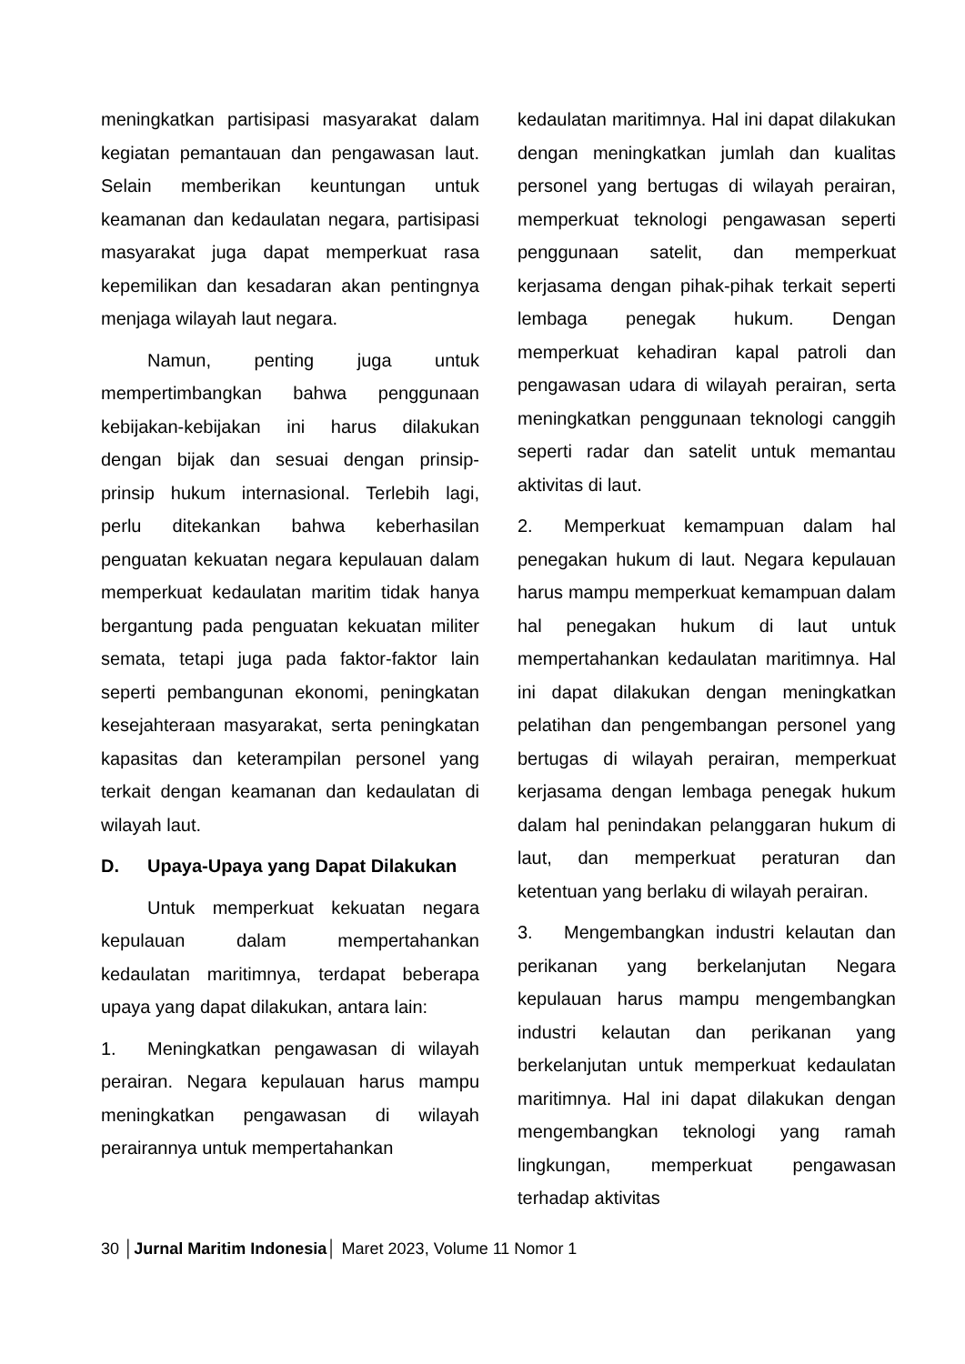meningkatkan partisipasi masyarakat dalam kegiatan pemantauan dan pengawasan laut. Selain memberikan keuntungan untuk keamanan dan kedaulatan negara, partisipasi masyarakat juga dapat memperkuat rasa kepemilikan dan kesadaran akan pentingnya menjaga wilayah laut negara.
Namun, penting juga untuk mempertimbangkan bahwa penggunaan kebijakan-kebijakan ini harus dilakukan dengan bijak dan sesuai dengan prinsip-prinsip hukum internasional. Terlebih lagi, perlu ditekankan bahwa keberhasilan penguatan kekuatan negara kepulauan dalam memperkuat kedaulatan maritim tidak hanya bergantung pada penguatan kekuatan militer semata, tetapi juga pada faktor-faktor lain seperti pembangunan ekonomi, peningkatan kesejahteraan masyarakat, serta peningkatan kapasitas dan keterampilan personel yang terkait dengan keamanan dan kedaulatan di wilayah laut.
D. Upaya-Upaya yang Dapat Dilakukan
Untuk memperkuat kekuatan negara kepulauan dalam mempertahankan kedaulatan maritimnya, terdapat beberapa upaya yang dapat dilakukan, antara lain:
1. Meningkatkan pengawasan di wilayah perairan. Negara kepulauan harus mampu meningkatkan pengawasan di wilayah perairannya untuk mempertahankan
kedaulatan maritimnya. Hal ini dapat dilakukan dengan meningkatkan jumlah dan kualitas personel yang bertugas di wilayah perairan, memperkuat teknologi pengawasan seperti penggunaan satelit, dan memperkuat kerjasama dengan pihak-pihak terkait seperti lembaga penegak hukum. Dengan memperkuat kehadiran kapal patroli dan pengawasan udara di wilayah perairan, serta meningkatkan penggunaan teknologi canggih seperti radar dan satelit untuk memantau aktivitas di laut.
2. Memperkuat kemampuan dalam hal penegakan hukum di laut. Negara kepulauan harus mampu memperkuat kemampuan dalam hal penegakan hukum di laut untuk mempertahankan kedaulatan maritimnya. Hal ini dapat dilakukan dengan meningkatkan pelatihan dan pengembangan personel yang bertugas di wilayah perairan, memperkuat kerjasama dengan lembaga penegak hukum dalam hal penindakan pelanggaran hukum di laut, dan memperkuat peraturan dan ketentuan yang berlaku di wilayah perairan.
3. Mengembangkan industri kelautan dan perikanan yang berkelanjutan Negara kepulauan harus mampu mengembangkan industri kelautan dan perikanan yang berkelanjutan untuk memperkuat kedaulatan maritimnya. Hal ini dapat dilakukan dengan mengembangkan teknologi yang ramah lingkungan, memperkuat pengawasan terhadap aktivitas
30 │Jurnal Maritim Indonesia│ Maret 2023, Volume 11 Nomor 1